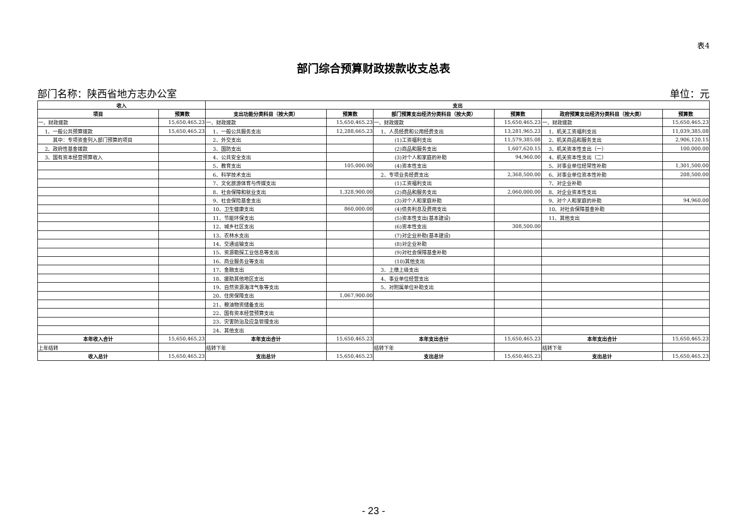表4
部门综合预算财政拨款收支总表
部门名称：陕西省地方志办公室 单位：元
| 收入 | | 支出 | | | | | |
| --- | --- | --- | --- | --- | --- | --- | --- |
| 项目 | 预算数 | 支出功能分类科目（按大类） | 预算数 | 部门预算支出经济分类科目（按大类） | 预算数 | 政府预算支出经济分类科目（按大类） | 预算数 |
| 一、财政拨款 | 15,650,465.23 | 一、财政拨款 | 15,650,465.23 | 一、财政拨款 | 15,650,465.23 | 一、财政拨款 | 15,650,465.23 |
| 1、一般公共预算拨款 | 15,650,465.23 | 1、一般公共服务支出 | 12,288,665.23 | 1、人员经费和公用经费支出 | 13,281,965.23 | 1、机关工资福利支出 | 11,039,385.08 |
| 其中：专项资金列入部门预算的项目 | | 2、外交支出 | | (1)工资福利支出 | 11,579,385.08 | 2、机关商品和服务支出 | 2,906,120.15 |
| 2、政府性基金拨款 | | 3、国防支出 | | (2)商品和服务支出 | 1,607,620.15 | 3、机关资本性支出（一） | 100,000.00 |
| 3、国有资本经营预算收入 | | 4、公共安全支出 | | (3)对个人和家庭的补助 | 94,960.00 | 4、机关资本性支出（二） | |
| | | 5、教育支出 | 105,000.00 | (4)资本性支出 | | 5、对事业单位经常性补助 | 1,301,500.00 |
| | | 6、科学技术支出 | | 2、专项业务经费支出 | 2,368,500.00 | 6、对事业单位资本性补助 | 208,500.00 |
| | | 7、文化旅游体育与传媒支出 | | (1)工资福利支出 | | 7、对企业补助 | |
| | | 8、社会保障和就业支出 | 1,328,900.00 | (2)商品和服务支出 | 2,060,000.00 | 8、对企业资本性支出 | |
| | | 9、社会保险基金支出 | | (3)对个人和家庭补助 | | 9、对个人和家庭的补助 | 94,960.00 |
| | | 10、卫生健康支出 | 860,000.00 | (4)债务利息及费用支出 | | 10、对社会保障基金补助 | |
| | | 11、节能环保支出 | | (5)资本性支出(基本建设) | | 11、其他支出 | |
| | | 12、城乡社区支出 | | (6)资本性支出 | 308,500.00 | | |
| | | 13、农林水支出 | | (7)对企业补助(基本建设) | | | |
| | | 14、交通运输支出 | | (8)对企业补助 | | | |
| | | 15、资源勘探工业信息等支出 | | (9)对社会保障基金补助 | | | |
| | | 16、商业服务业等支出 | | (10)其他支出 | | | |
| | | 17、金融支出 | | 3、上缴上级支出 | | | |
| | | 18、援助其他地区支出 | | 4、事业单位经营支出 | | | |
| | | 19、自然资源海洋气象等支出 | | 5、对附属单位补助支出 | | | |
| | | 20、住房保障支出 | 1,067,900.00 | | | | |
| | | 21、粮油物资储备支出 | | | | | |
| | | 22、国有资本经营预算支出 | | | | | |
| | | 23、灾害防治及应急管理支出 | | | | | |
| | | 24、其他支出 | | | | | |
| 本年收入合计 | 15,650,465.23 | 本年支出合计 | 15,650,465.23 | 本年支出合计 | 15,650,465.23 | 本年支出合计 | 15,650,465.23 |
| 上年结转 | | 结转下年 | | 结转下年 | | 结转下年 | |
| 收入总计 | 15,650,465.23 | 支出总计 | 15,650,465.23 | 支出总计 | 15,650,465.23 | 支出总计 | 15,650,465.23 |
- 23 -